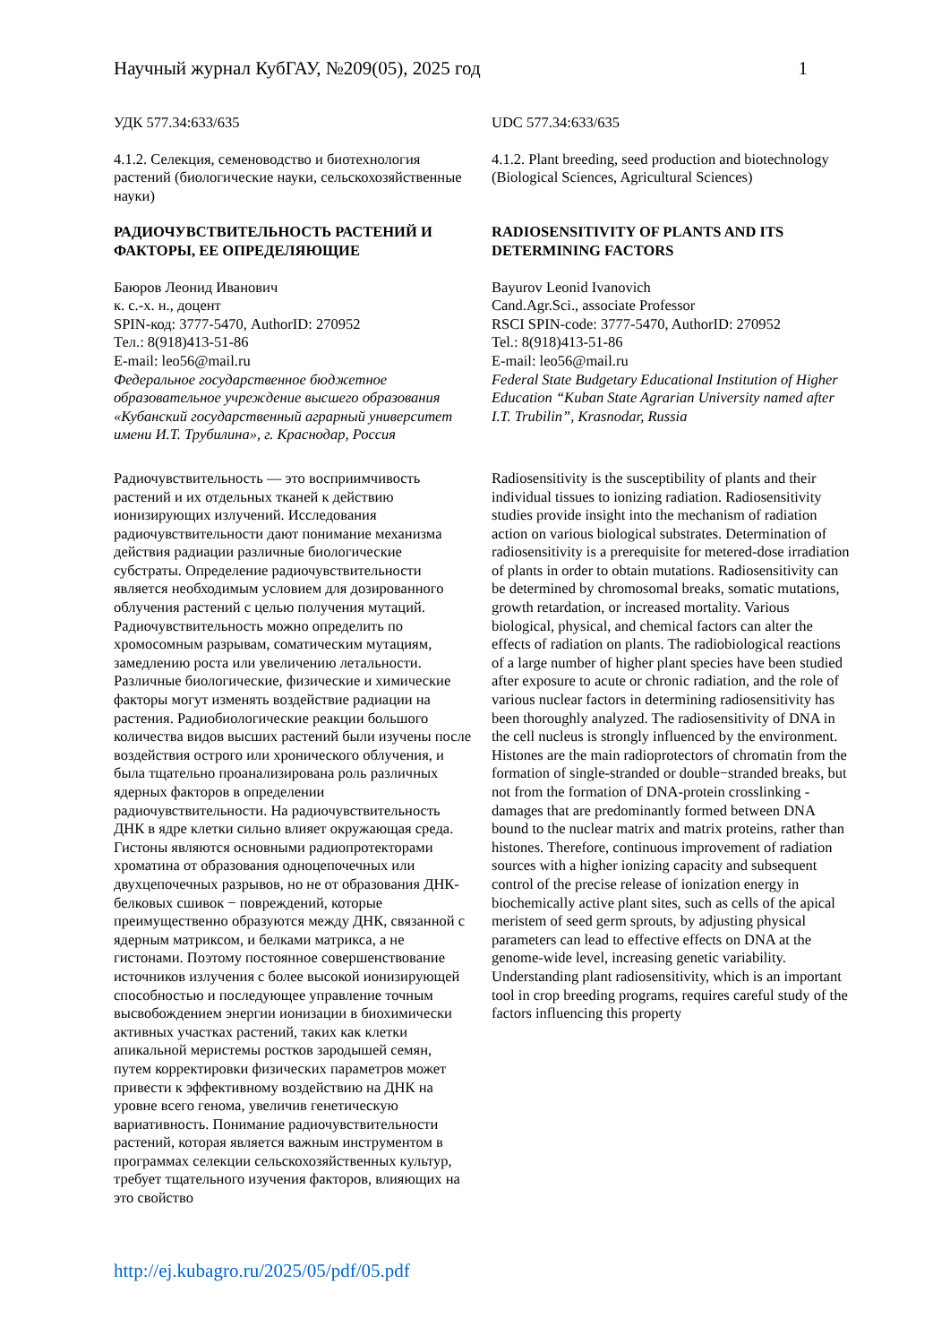Научный журнал КубГАУ, №209(05), 2025 год 1
УДК 577.34:633/635
4.1.2. Селекция, семеноводство и биотехнология растений (биологические науки, сельскохозяйственные науки)
РАДИОЧУВСТВИТЕЛЬНОСТЬ РАСТЕНИЙ И ФАКТОРЫ, ЕЕ ОПРЕДЕЛЯЮЩИЕ
Баюров Леонид Иванович
к. с.-х. н., доцент
SPIN-код: 3777-5470, AuthorID: 270952
Тел.: 8(918)413-51-86
E-mail: leo56@mail.ru
Федеральное государственное бюджетное образовательное учреждение высшего образования «Кубанский государственный аграрный университет имени И.Т. Трубилина», г. Краснодар, Россия
Радиочувствительность — это восприимчивость растений и их отдельных тканей к действию ионизирующих излучений. Исследования радиочувствительности дают понимание механизма действия радиации различные биологические субстраты. Определение радиочувствительности является необходимым условием для дозированного облучения растений с целью получения мутаций. Радиочувствительность можно определить по хромосомным разрывам, соматическим мутациям, замедлению роста или увеличению летальности. Различные биологические, физические и химические факторы могут изменять воздействие радиации на растения. Радиобиологические реакции большого количества видов высших растений были изучены после воздействия острого или хронического облучения, и была тщательно проанализирована роль различных ядерных факторов в определении радиочувствительности. На радиочувствительность ДНК в ядре клетки сильно влияет окружающая среда. Гистоны являются основными радиопротекторами хроматина от образования одноцепочечных или двухцепочечных разрывов, но не от образования ДНК-белковых сшивок − повреждений, которые преимущественно образуются между ДНК, связанной с ядерным матриксом, и белками матрикса, а не гистонами. Поэтому постоянное совершенствование источников излучения с более высокой ионизирующей способностью и последующее управление точным высвобождением энергии ионизации в биохимически активных участках растений, таких как клетки апикальной меристемы ростков зародышей семян, путем корректировки физических параметров может привести к эффективному воздействию на ДНК на уровне всего генома, увеличив генетическую вариативность. Понимание радиочувствительности растений, которая является важным инструментом в программах селекции сельскохозяйственных культур, требует тщательного изучения факторов, влияющих на это свойство
UDC 577.34:633/635
4.1.2. Plant breeding, seed production and biotechnology (Biological Sciences, Agricultural Sciences)
RADIOSENSITIVITY OF PLANTS AND ITS DETERMINING FACTORS
Bayurov Leonid Ivanovich
Cand.Agr.Sci., associate Professor
RSCI SPIN-code: 3777-5470, AuthorID: 270952
Tel.: 8(918)413-51-86
E-mail: leo56@mail.ru
Federal State Budgetary Educational Institution of Higher Education “Kuban State Agrarian University named after I.T. Trubilin”, Krasnodar, Russia
Radiosensitivity is the susceptibility of plants and their individual tissues to ionizing radiation. Radiosensitivity studies provide insight into the mechanism of radiation action on various biological substrates. Determination of radiosensitivity is a prerequisite for metered-dose irradiation of plants in order to obtain mutations. Radiosensitivity can be determined by chromosomal breaks, somatic mutations, growth retardation, or increased mortality. Various biological, physical, and chemical factors can alter the effects of radiation on plants. The radiobiological reactions of a large number of higher plant species have been studied after exposure to acute or chronic radiation, and the role of various nuclear factors in determining radiosensitivity has been thoroughly analyzed. The radiosensitivity of DNA in the cell nucleus is strongly influenced by the environment. Histones are the main radioprotectors of chromatin from the formation of single-stranded or double−stranded breaks, but not from the formation of DNA-protein crosslinking - damages that are predominantly formed between DNA bound to the nuclear matrix and matrix proteins, rather than histones. Therefore, continuous improvement of radiation sources with a higher ionizing capacity and subsequent control of the precise release of ionization energy in biochemically active plant sites, such as cells of the apical meristem of seed germ sprouts, by adjusting physical parameters can lead to effective effects on DNA at the genome-wide level, increasing genetic variability. Understanding plant radiosensitivity, which is an important tool in crop breeding programs, requires careful study of the factors influencing this property
http://ej.kubagro.ru/2025/05/pdf/05.pdf